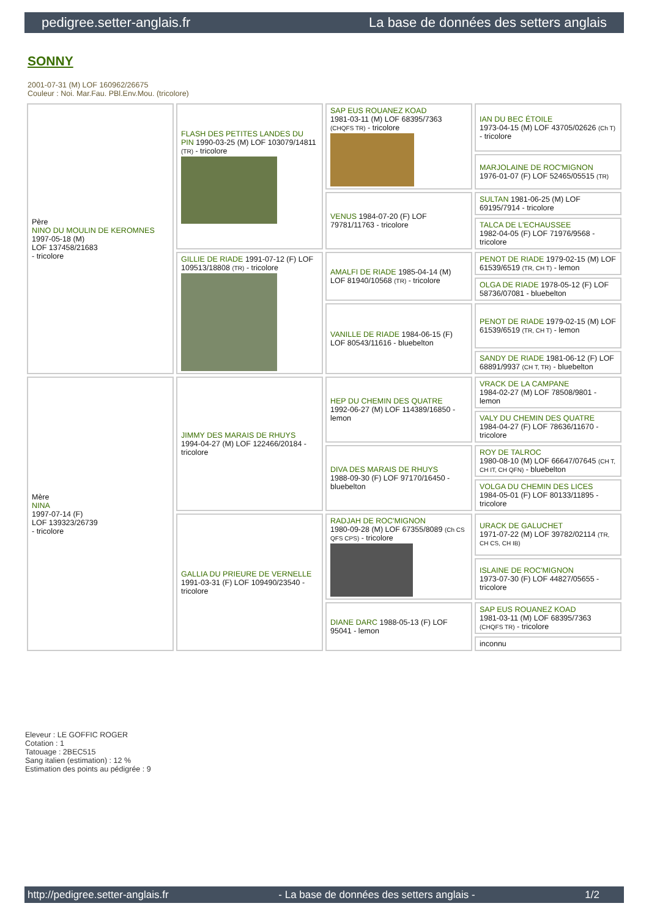pedigree.setter-anglais.fr La base de données des setters anglais
SONNY
2001-07-31 (M) LOF 160962/26675
Couleur : Noi. Mar.Fau. PBl.Env.Mou. (tricolore)
| Père NINO DU MOULIN DE KEROMNES 1997-05-18 (M) LOF 137458/21683 - tricolore | FLASH DES PETITES LANDES DU PIN 1990-03-25 (M) LOF 103079/14811 (TR) - tricolore | SAP EUS ROUANEZ KOAD 1981-03-11 (M) LOF 68395/7363 (CHQFS TR) - tricolore | IAN DU BEC ÉTOILE 1973-04-15 (M) LOF 43705/02626 (Ch T) - tricolore |
| | | | MARJOLAINE DE ROC'MIGNON 1976-01-07 (F) LOF 52465/05515 (TR) |
| | | VENUS 1984-07-20 (F) LOF 79781/11763 - tricolore | SULTAN 1981-06-25 (M) LOF 69195/7914 - tricolore |
| | | | TALCA DE L'ECHAUSSEE 1982-04-05 (F) LOF 71976/9568 - tricolore |
| | GILLIE DE RIADE 1991-07-12 (F) LOF 109513/18808 (TR) - tricolore | AMALFI DE RIADE 1985-04-14 (M) LOF 81940/10568 (TR) - tricolore | PENOT DE RIADE 1979-02-15 (M) LOF 61539/6519 (TR, CH T) - lemon |
| | | | OLGA DE RIADE 1978-05-12 (F) LOF 58736/07081 - bluebelton |
| | | VANILLE DE RIADE 1984-06-15 (F) LOF 80543/11616 - bluebelton | PENOT DE RIADE 1979-02-15 (M) LOF 61539/6519 (TR, CH T) - lemon |
| | | | SANDY DE RIADE 1981-06-12 (F) LOF 68891/9937 (CH T, TR) - bluebelton |
| Mère NINA 1997-07-14 (F) LOF 139323/26739 - tricolore | JIMMY DES MARAIS DE RHUYS 1994-04-27 (M) LOF 122466/20184 - tricolore | HEP DU CHEMIN DES QUATRE 1992-06-27 (M) LOF 114389/16850 - lemon | VRACK DE LA CAMPANE 1984-02-27 (M) LOF 78508/9801 - lemon |
| | | | VALY DU CHEMIN DES QUATRE 1984-04-27 (F) LOF 78636/11670 - tricolore |
| | | DIVA DES MARAIS DE RHUYS 1988-09-30 (F) LOF 97170/16450 - bluebelton | ROY DE TALROC 1980-08-10 (M) LOF 66647/07645 (CH T, CH IT, CH QFN) - bluebelton |
| | | | VOLGA DU CHEMIN DES LICES 1984-05-01 (F) LOF 80133/11895 - tricolore |
| | GALLIA DU PRIEURE DE VERNELLE 1991-03-31 (F) LOF 109490/23540 - tricolore | RADJAH DE ROC'MIGNON 1980-09-28 (M) LOF 67355/8089 (Ch CS QFS CPS) - tricolore | URACK DE GALUCHET 1971-07-22 (M) LOF 39782/02114 (TR, CH CS, CH IB) |
| | | | ISLAINE DE ROC'MIGNON 1973-07-30 (F) LOF 44827/05655 - tricolore |
| | | DIANE DARC 1988-05-13 (F) LOF 95041 - lemon | SAP EUS ROUANEZ KOAD 1981-03-11 (M) LOF 68395/7363 (CHQFS TR) - tricolore |
| | | | inconnu |
Eleveur : LE GOFFIC ROGER
Cotation : 1
Tatouage : 2BEC515
Sang italien (estimation) : 12 %
Estimation des points au pédigrée : 9
http://pedigree.setter-anglais.fr - La base de données des setters anglais - 1/2